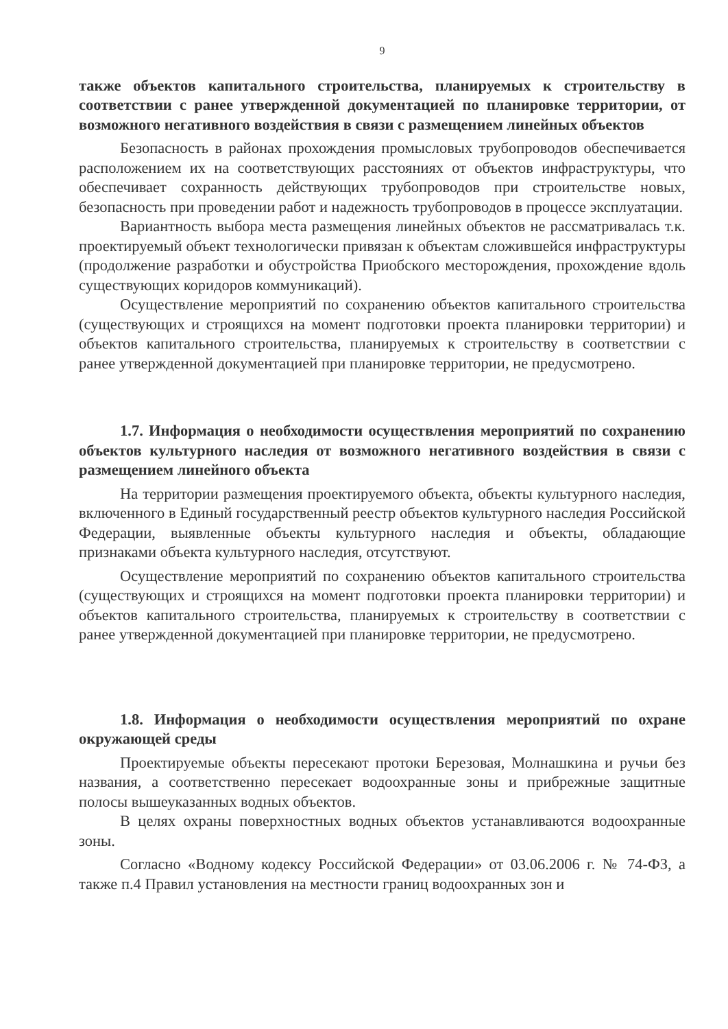9
также объектов капитального строительства, планируемых к строительству в соответствии с ранее утвержденной документацией по планировке территории, от возможного негативного воздействия в связи с размещением линейных объектов
Безопасность в районах прохождения промысловых трубопроводов обеспечивается расположением их на соответствующих расстояниях от объектов инфраструктуры, что обеспечивает сохранность действующих трубопроводов при строительстве новых, безопасность при проведении работ и надежность трубопроводов в процессе эксплуатации.
Вариантность выбора места размещения линейных объектов не рассматривалась т.к. проектируемый объект технологически привязан к объектам сложившейся инфраструктуры (продолжение разработки и обустройства Приобского месторождения, прохождение вдоль существующих коридоров коммуникаций).
Осуществление мероприятий по сохранению объектов капитального строительства (существующих и строящихся на момент подготовки проекта планировки территории) и объектов капитального строительства, планируемых к строительству в соответствии с ранее утвержденной документацией при планировке территории, не предусмотрено.
1.7. Информация о необходимости осуществления мероприятий по сохранению объектов культурного наследия от возможного негативного воздействия в связи с размещением линейного объекта
На территории размещения проектируемого объекта, объекты культурного наследия, включенного в Единый государственный реестр объектов культурного наследия Российской Федерации, выявленные объекты культурного наследия и объекты, обладающие признаками объекта культурного наследия, отсутствуют.
Осуществление мероприятий по сохранению объектов капитального строительства (существующих и строящихся на момент подготовки проекта планировки территории) и объектов капитального строительства, планируемых к строительству в соответствии с ранее утвержденной документацией при планировке территории, не предусмотрено.
1.8. Информация о необходимости осуществления мероприятий по охране окружающей среды
Проектируемые объекты пересекают протоки Березовая, Молнашкина и ручьи без названия, а соответственно пересекает водоохранные зоны и прибрежные защитные полосы вышеуказанных водных объектов.
В целях охраны поверхностных водных объектов устанавливаются водоохранные зоны.
Согласно «Водному кодексу Российской Федерации» от 03.06.2006 г. № 74-ФЗ, а также п.4 Правил установления на местности границ водоохранных зон и